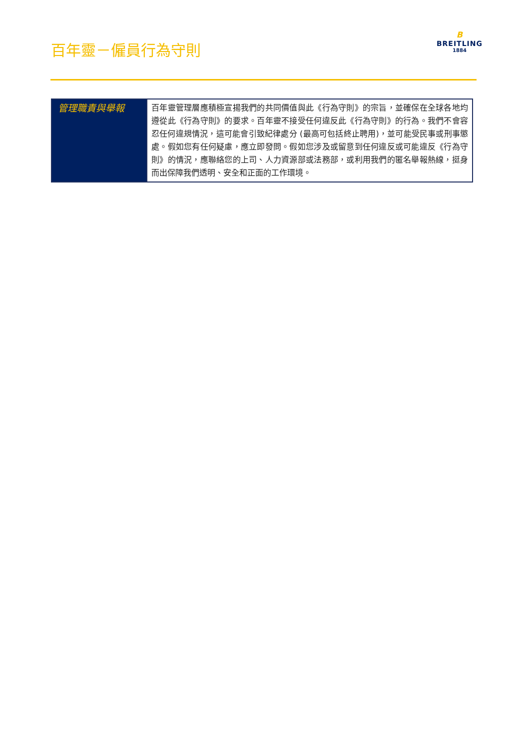百年靈－僱員行為守則
B
BREITLING
1884
| 管理職責與舉報 | 百年靈管理層應積極宣揚我們的共同價值與此《行為守則》的宗旨，並確保在全球各地均遵從此《行為守則》的要求。百年靈不接受任何違反此《行為守則》的行為。我們不會容忍任何違規情況，這可能會引致紀律處分 (最高可包括終止聘用)，並可能受民事或刑事懲處。假如您有任何疑慮，應立即發問。假如您涉及或留意到任何違反或可能違反《行為守則》的情況，應聯絡您的上司、人力資源部或法務部，或利用我們的匿名舉報熱線，挺身而出保障我們透明、安全和正面的工作環境。 |